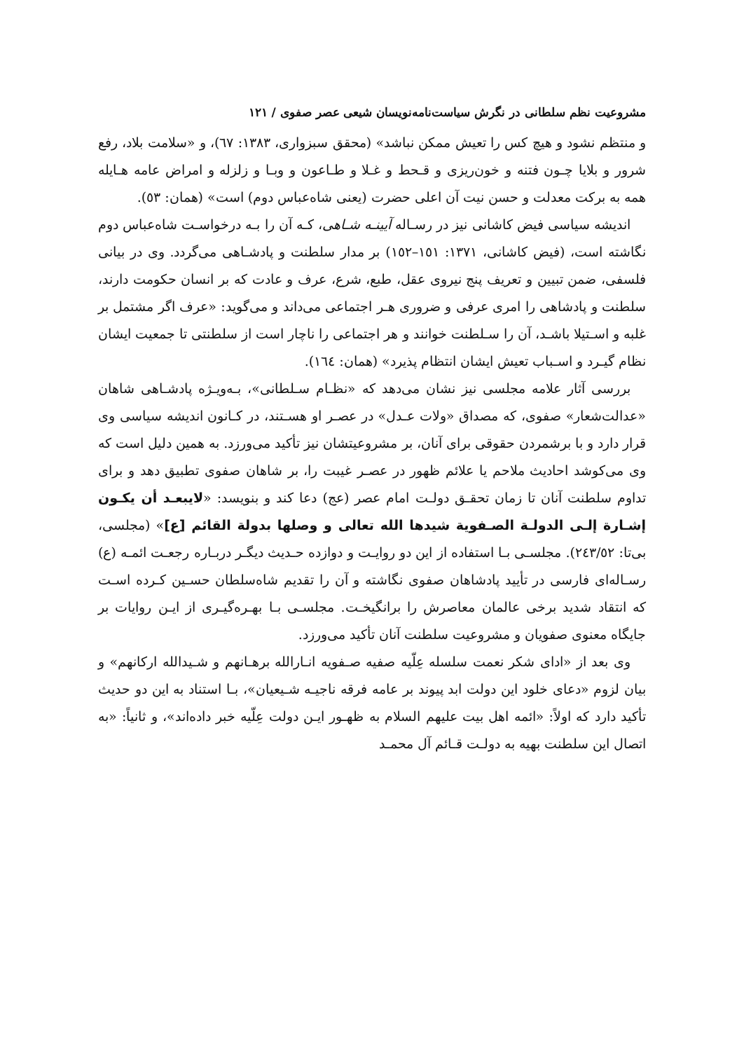مشروعیت نظم سلطانی در نگرش سیاست‌نامه‌نویسان شیعی عصر صفوی / ۱۲۱
و منتظم نشود و هیچ کس را تعیش ممکن نباشد» (محقق سبزواری، ۱۳۸۳: ٦٧)، و «سلامت بلاد، رفع شرور و بلایا چـون فتنه و خون‌ریزی و قـحط و غـلا و طـاعون و وبـا و زلزله و امراض عامه هـایله همه به برکت معدلت و حسن نیت آن اعلی حضرت (یعنی شاه‌عباس دوم) است» (همان: ٥٣).
اندیشه سیاسی فیض کاشانی نیز در رسـاله آیینـه شـاهی، کـه آن را بـه درخواسـت شاه‌عباس دوم نگاشته است، (فیض کاشانی، ۱۳۷۱: ۱٥۱–۱٥۲) بر مدار سلطنت و پادشـاهی می‌گردد. وی در بیانی فلسفی، ضمن تبیین و تعریف پنج نیروی عقل، طبع، شرع، عرف و عادت که بر انسان حکومت دارند، سلطنت و پادشاهی را امری عرفی و ضروری هـر اجتماعی می‌داند و می‌گوید: «عرف اگر مشتمل بر غلبه و اسـتیلا باشـد، آن را سـلطنت خوانند و هر اجتماعی را ناچار است از سلطنتی تا جمعیت ایشان نظام گیـرد و اسـباب تعیش ایشان انتظام پذیرد» (همان: ۱٦٤).
بررسی آثار علامه مجلسی نیز نشان می‌دهد که «نظـام سـلطانی»، بـه‌ویـژه پادشـاهی شاهان «عدالت‌شعار» صفوی، که مصداق «ولات عـدل» در عصـر او هسـتند، در کـانون اندیشه سیاسی وی قرار دارد و با برشمردن حقوقی برای آنان، بر مشروعیتشان نیز تأکید می‌ورزد. به همین دلیل است که وی می‌کوشد احادیث ملاحم یا علائم ظهور در عصـر غیبت را، بر شاهان صفوی تطبیق دهد و برای تداوم سلطنت آنان تا زمان تحقـق دولـت امام عصر (عج) دعا کند و بنویسد: «لایبعـد أن یکـون إشـارة إلـی الدولـة الصـفویة شیدها الله تعالی و وصلها بدولة القائم [ع]» (مجلسی، بی‌تا: ۲٤۳/٥۲). مجلسـی بـا استفاده از این دو روایـت و دوازده حـدیث دیگـر دربـاره رجعـت ائمـه (ع) رسـاله‌ای فارسی در تأیید پادشاهان صفوی نگاشته و آن را تقدیم شاه‌سلطان حسـین کـرده اسـت که انتقاد شدید برخی عالمان معاصرش را برانگیخـت. مجلسـی بـا بهـره‌گیـری از ایـن روایات بر جایگاه معنوی صفویان و مشروعیت سلطنت آنان تأکید می‌ورزد.
وی بعد از «ادای شکر نعمت سلسله عِلّیه صفیه صـفویه انـارالله برهـانهم و شـیدالله ارکانهم» و بیان لزوم «دعای خلود این دولت ابد پیوند بر عامه فرقه ناجیـه شـیعیان»، بـا استناد به این دو حدیث تأکید دارد که اولاً: «ائمه اهل بیت علیهم السلام به ظهـور ایـن دولت عِلّیه خبر داده‌اند»، و ثانیاً: «به اتصال این سلطنت بهیه به دولـت قـائم آل محمـد